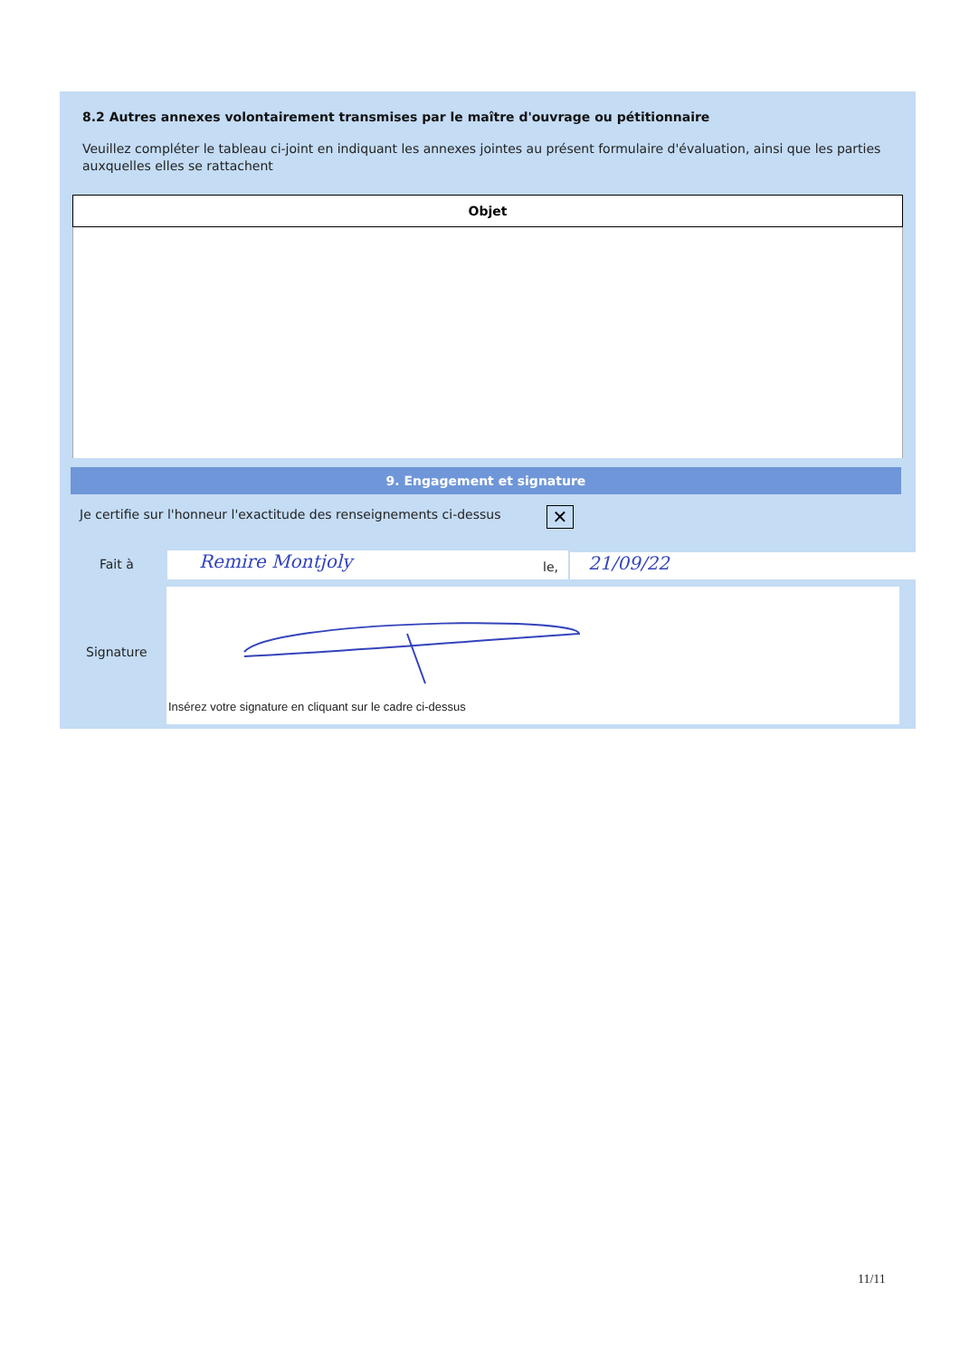8.2 Autres annexes volontairement transmises par le maître d'ouvrage ou pétitionnaire
Veuillez compléter le tableau ci-joint en indiquant les annexes jointes au présent formulaire d'évaluation, ainsi que les parties auxquelles elles se rattachent
| Objet |
| --- |
9. Engagement et signature
Je certifie sur l'honneur l'exactitude des renseignements ci-dessus
✕
Fait à Remire Montjoly le, 21/09/22
Signature
Insérez votre signature en cliquant sur le cadre ci-dessus
11/11